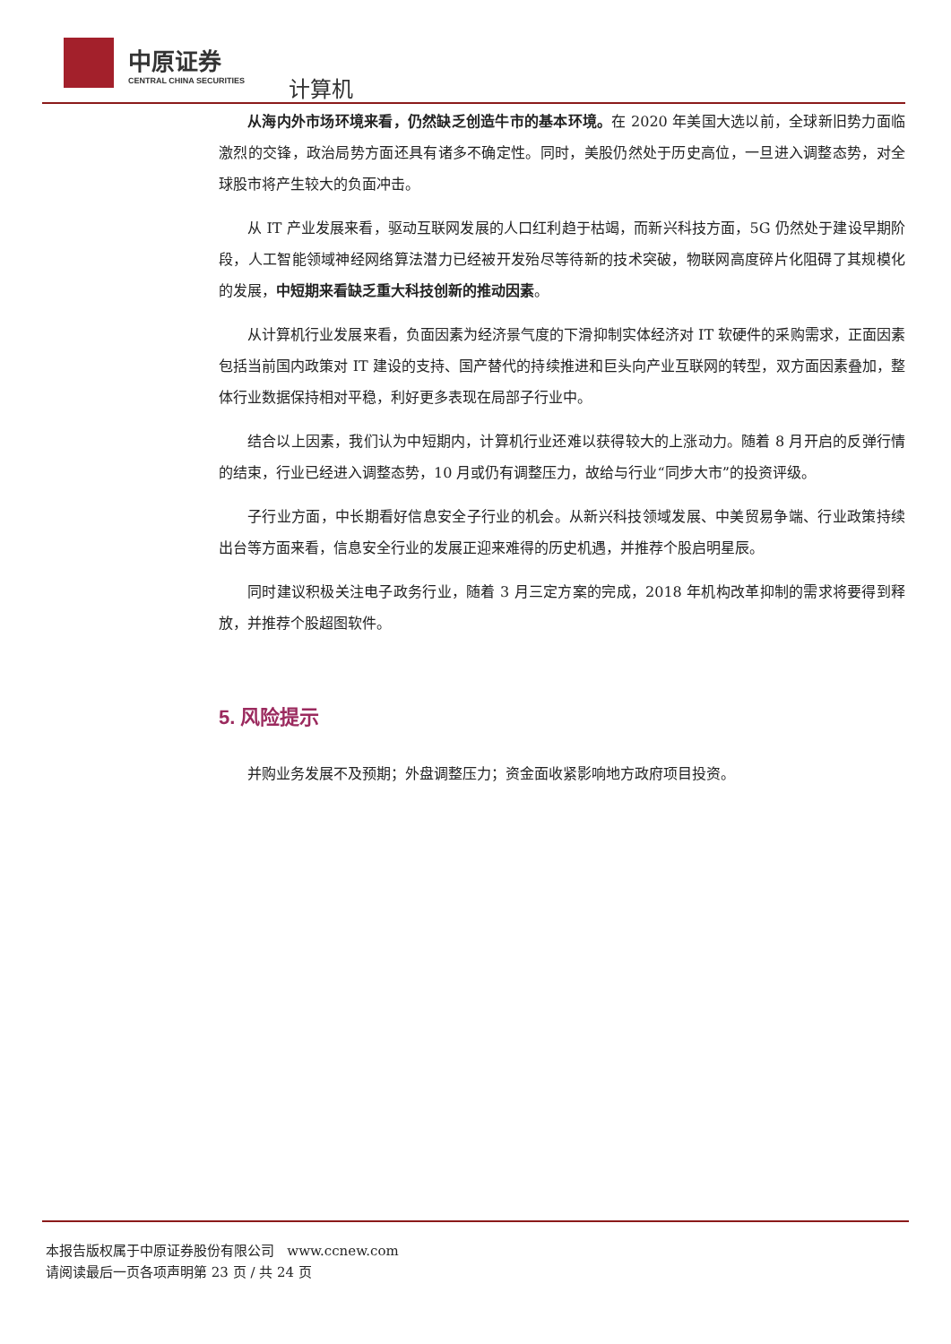中原证券
CENTRAL CHINA SECURITIES
计算机
从海内外市场环境来看，仍然缺乏创造牛市的基本环境。在 2020 年美国大选以前，全球新旧势力面临激烈的交锋，政治局势方面还具有诸多不确定性。同时，美股仍然处于历史高位，一旦进入调整态势，对全球股市将产生较大的负面冲击。
从 IT 产业发展来看，驱动互联网发展的人口红利趋于枯竭，而新兴科技方面，5G 仍然处于建设早期阶段，人工智能领域神经网络算法潜力已经被开发殆尽等待新的技术突破，物联网高度碎片化阻碍了其规模化的发展，中短期来看缺乏重大科技创新的推动因素。
从计算机行业发展来看，负面因素为经济景气度的下滑抑制实体经济对 IT 软硬件的采购需求，正面因素包括当前国内政策对 IT 建设的支持、国产替代的持续推进和巨头向产业互联网的转型，双方面因素叠加，整体行业数据保持相对平稳，利好更多表现在局部子行业中。
结合以上因素，我们认为中短期内，计算机行业还难以获得较大的上涨动力。随着 8 月开启的反弹行情的结束，行业已经进入调整态势，10 月或仍有调整压力，故给与行业“同步大市”的投资评级。
子行业方面，中长期看好信息安全子行业的机会。从新兴科技领域发展、中美贸易争端、行业政策持续出台等方面来看，信息安全行业的发展正迎来难得的历史机遇，并推荐个股启明星辰。
同时建议积极关注电子政务行业，随着 3 月三定方案的完成，2018 年机构改革抑制的需求将要得到释放，并推荐个股超图软件。
5. 风险提示
并购业务发展不及预期；外盘调整压力；资金面收紧影响地方政府项目投资。
本报告版权属于中原证券股份有限公司 www.ccnew.com
请阅读最后一页各项声明第 23 页 / 共 24 页